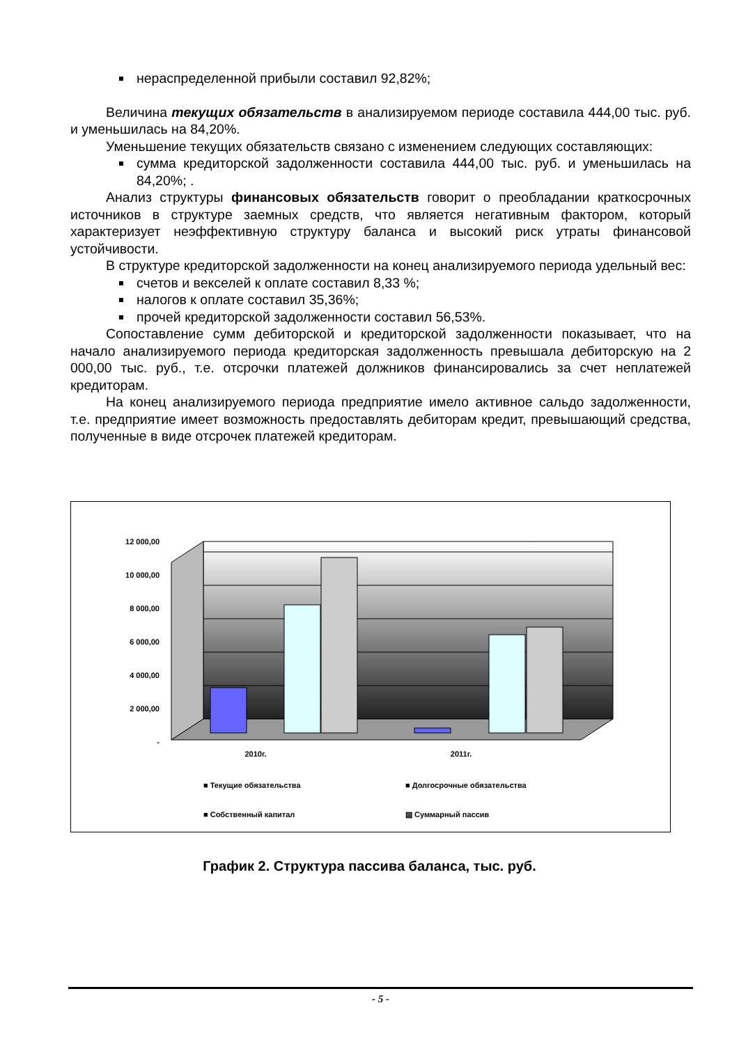нераспределенной прибыли составил 92,82%;
Величина текущих обязательств в анализируемом периоде составила 444,00 тыс. руб. и уменьшилась на 84,20%.
Уменьшение текущих обязательств связано с изменением следующих составляющих:
сумма кредиторской задолженности составила 444,00 тыс. руб. и уменьшилась на 84,20%; .
Анализ структуры финансовых обязательств говорит о преобладании краткосрочных источников в структуре заемных средств, что является негативным фактором, который характеризует неэффективную структуру баланса и высокий риск утраты финансовой устойчивости.
В структуре кредиторской задолженности на конец анализируемого периода удельный вес:
счетов и векселей к оплате составил 8,33 %;
налогов к оплате составил 35,36%;
прочей кредиторской задолженности составил 56,53%.
Сопоставление сумм дебиторской и кредиторской задолженности показывает, что на начало анализируемого периода кредиторская задолженность превышала дебиторскую на 2 000,00 тыс. руб., т.е. отсрочки платежей должников финансировались за счет неплатежей кредиторам.
На конец анализируемого периода предприятие имело активное сальдо задолженности, т.е. предприятие имеет возможность предоставлять дебиторам кредит, превышающий средства, полученные в виде отсрочек платежей кредиторам.
12 000,00
10 000,00
8 000,00
6 000,00
4 000,00
2 000,00
-
2010г.
2011г.
■ Текущие обязательства
■ Долгосрочные обязательства
■ Собственный капитал
▨ Суммарный пассив
График 2. Структура пассива баланса, тыс. руб.
- 5 -